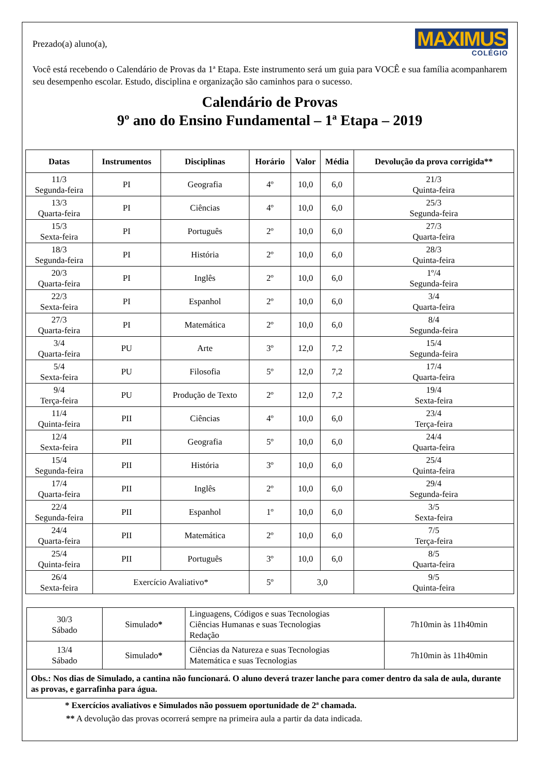MAXIMUS
COLÉGIO
Prezado(a) aluno(a),
Você está recebendo o Calendário de Provas da 1ª Etapa. Este instrumento será um guia para VOCÊ e sua família acompanharem seu desempenho escolar. Estudo, disciplina e organização são caminhos para o sucesso.
Calendário de Provas
9º ano do Ensino Fundamental – 1ª Etapa – 2019
| Datas | Instrumentos | Disciplinas | Horário | Valor | Média | Devolução da prova corrigida** |
| --- | --- | --- | --- | --- | --- | --- |
| 11/3 Segunda-feira | PI | Geografia | 4º | 10,0 | 6,0 | 21/3 Quinta-feira |
| 13/3 Quarta-feira | PI | Ciências | 4º | 10,0 | 6,0 | 25/3 Segunda-feira |
| 15/3 Sexta-feira | PI | Português | 2º | 10,0 | 6,0 | 27/3 Quarta-feira |
| 18/3 Segunda-feira | PI | História | 2º | 10,0 | 6,0 | 28/3 Quinta-feira |
| 20/3 Quarta-feira | PI | Inglês | 2º | 10,0 | 6,0 | 1º/4 Segunda-feira |
| 22/3 Sexta-feira | PI | Espanhol | 2º | 10,0 | 6,0 | 3/4 Quarta-feira |
| 27/3 Quarta-feira | PI | Matemática | 2º | 10,0 | 6,0 | 8/4 Segunda-feira |
| 3/4 Quarta-feira | PU | Arte | 3º | 12,0 | 7,2 | 15/4 Segunda-feira |
| 5/4 Sexta-feira | PU | Filosofia | 5º | 12,0 | 7,2 | 17/4 Quarta-feira |
| 9/4 Terça-feira | PU | Produção de Texto | 2º | 12,0 | 7,2 | 19/4 Sexta-feira |
| 11/4 Quinta-feira | PII | Ciências | 4º | 10,0 | 6,0 | 23/4 Terça-feira |
| 12/4 Sexta-feira | PII | Geografia | 5º | 10,0 | 6,0 | 24/4 Quarta-feira |
| 15/4 Segunda-feira | PII | História | 3º | 10,0 | 6,0 | 25/4 Quinta-feira |
| 17/4 Quarta-feira | PII | Inglês | 2º | 10,0 | 6,0 | 29/4 Segunda-feira |
| 22/4 Segunda-feira | PII | Espanhol | 1º | 10,0 | 6,0 | 3/5 Sexta-feira |
| 24/4 Quarta-feira | PII | Matemática | 2º | 10,0 | 6,0 | 7/5 Terça-feira |
| 25/4 Quinta-feira | PII | Português | 3º | 10,0 | 6,0 | 8/5 Quarta-feira |
| 26/4 Sexta-feira | Exercício Avaliativo* | | 5º | 3,0 | | 9/5 Quinta-feira |
| 30/3 Sábado | Simulado * | Linguagens, Códigos e suas Tecnologias Ciências Humanas e suas Tecnologias Redação | 7h10min às 11h40min |
| 13/4 Sábado | Simulado * | Ciências da Natureza e suas Tecnologias Matemática e suas Tecnologias | 7h10min às 11h40min |
| Obs.: Nos dias de Simulado, a cantina não funcionará. O aluno deverá trazer lanche para comer dentro da sala de aula, durante as provas, e garrafinha para água. | | | |
* Exercícios avaliativos e Simulados não possuem oportunidade de 2ª chamada.
** A devolução das provas ocorrerá sempre na primeira aula a partir da data indicada.